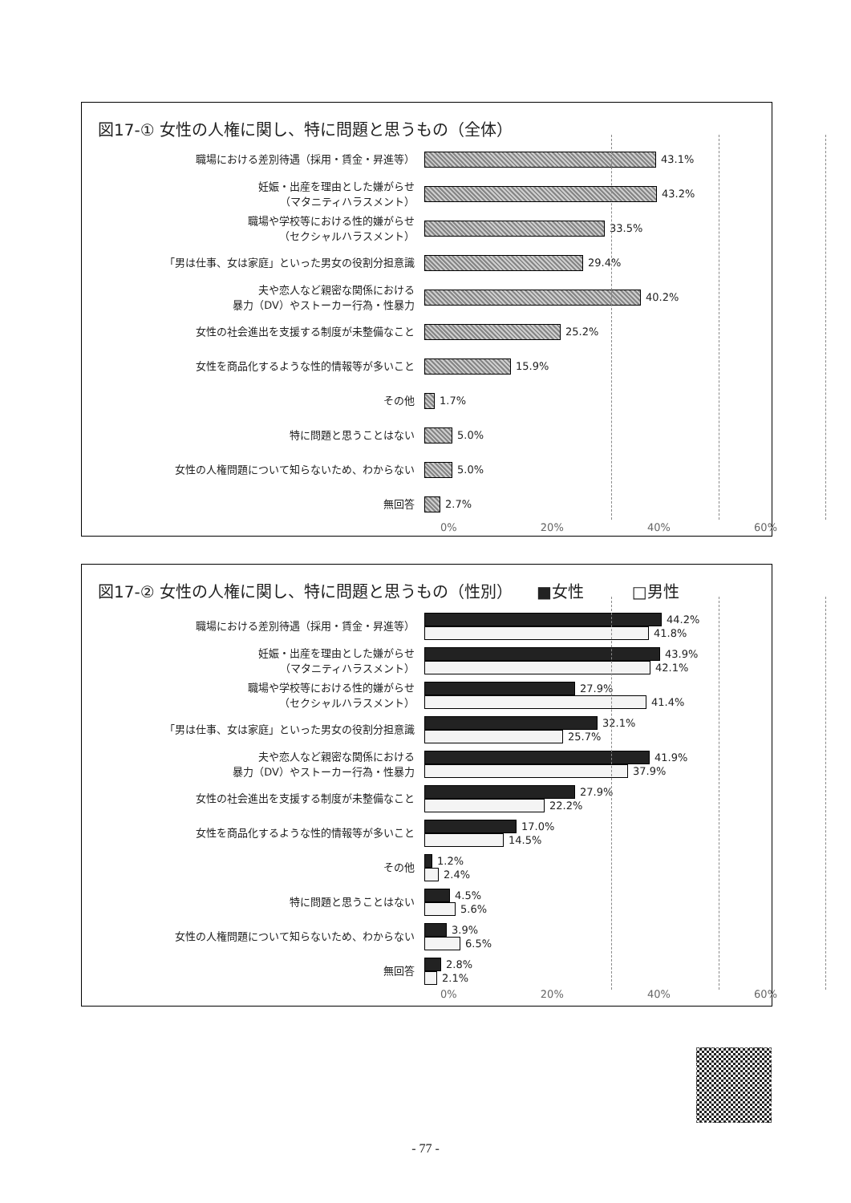図17-① 女性の人権に関し、特に問題と思うもの（全体）
職場における差別待遇（採用・賃金・昇進等）
43.1%
妊娠・出産を理由とした嫌がらせ
（マタニティハラスメント）
43.2%
職場や学校等における性的嫌がらせ
（セクシャルハラスメント）
33.5%
「男は仕事、女は家庭」といった男女の役割分担意識
29.4%
夫や恋人など親密な関係における
暴力（DV）やストーカー行為・性暴力
40.2%
女性の社会進出を支援する制度が未整備なこと
25.2%
女性を商品化するような性的情報等が多いこと
15.9%
その他
1.7%
特に問題と思うことはない
5.0%
女性の人権問題について知らないため、わからない
5.0%
無回答
2.7%
0% 20% 40% 60%
図17-② 女性の人権に関し、特に問題と思うもの（性別）　　■女性　　　□男性
職場における差別待遇（採用・賃金・昇進等）
44.2%
41.8%
妊娠・出産を理由とした嫌がらせ
（マタニティハラスメント）
43.9%
42.1%
職場や学校等における性的嫌がらせ
（セクシャルハラスメント）
27.9%
41.4%
「男は仕事、女は家庭」といった男女の役割分担意識
32.1%
25.7%
夫や恋人など親密な関係における
暴力（DV）やストーカー行為・性暴力
41.9%
37.9%
女性の社会進出を支援する制度が未整備なこと
27.9%
22.2%
女性を商品化するような性的情報等が多いこと
17.0%
14.5%
その他
1.2%
2.4%
特に問題と思うことはない
4.5%
5.6%
女性の人権問題について知らないため、わからない
3.9%
6.5%
無回答
2.8%
2.1%
0% 20% 40% 60%
- 77 -